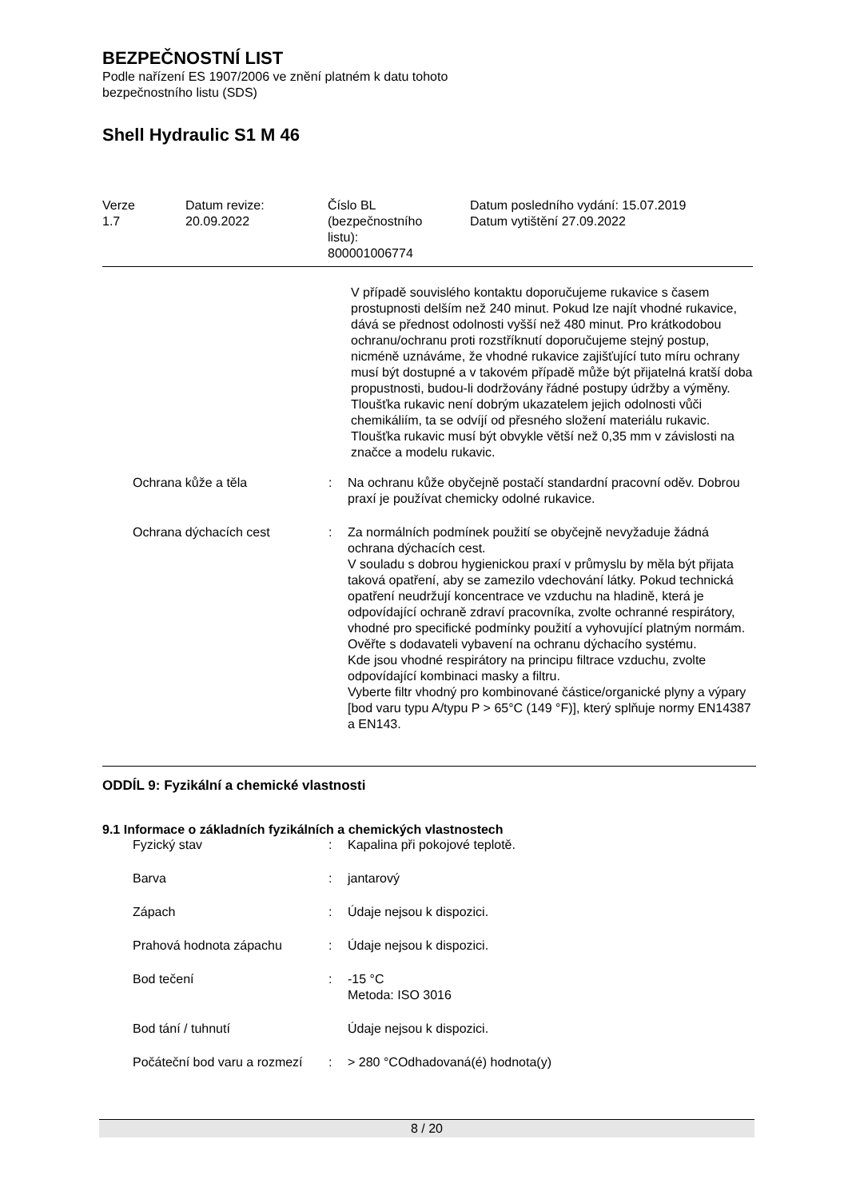BEZPEČNOSTNÍ LIST
Podle nařízení ES 1907/2006 ve znění platném k datu tohoto
bezpečnostního listu (SDS)
Shell Hydraulic S1 M 46
| Verze 1.7 | Datum revize: 20.09.2022 | Číslo BL (bezpečnostního listu): 800001006774 | Datum posledního vydání: 15.07.2019 Datum vytištění 27.09.2022 |
V případě souvislého kontaktu doporučujeme rukavice s časem prostupnosti delším než 240 minut. Pokud lze najít vhodné rukavice, dává se přednost odolnosti vyšší než 480 minut. Pro krátkodobou ochranu/ochranu proti rozstříknutí doporučujeme stejný postup, nicméně uznáváme, že vhodné rukavice zajišťující tuto míru ochrany musí být dostupné a v takovém případě může být přijatelná kratší doba propustnosti, budou-li dodržovány řádné postupy údržby a výměny. Tloušťka rukavic není dobrým ukazatelem jejich odolnosti vůči chemikáliím, ta se odvíjí od přesného složení materiálu rukavic. Tloušťka rukavic musí být obvykle větší než 0,35 mm v závislosti na značce a modelu rukavic.
| Ochrana kůže a těla | : | Na ochranu kůže obyčejně postačí standardní pracovní oděv. Dobrou praxí je používat chemicky odolné rukavice. |
| Ochrana dýchacích cest | : | Za normálních podmínek použití se obyčejně nevyžaduje žádná ochrana dýchacích cest. V souladu s dobrou hygienickou praxí v průmyslu by měla být přijata taková opatření, aby se zamezilo vdechování látky. Pokud technická opatření neudržují koncentrace ve vzduchu na hladině, která je odpovídající ochraně zdraví pracovníka, zvolte ochranné respirátory, vhodné pro specifické podmínky použití a vyhovující platným normám. Ověřte s dodavateli vybavení na ochranu dýchacího systému. Kde jsou vhodné respirátory na principu filtrace vzduchu, zvolte odpovídající kombinaci masky a filtru. Vyberte filtr vhodný pro kombinované částice/organické plyny a výpary [bod varu typu A/typu P > 65°C (149 °F)], který splňuje normy EN14387 a EN143. |
ODDÍL 9: Fyzikální a chemické vlastnosti
9.1 Informace o základních fyzikálních a chemických vlastnostech
| Fyzický stav | : | Kapalina při pokojové teplotě. |
| Barva | : | jantarový |
| Zápach | : | Údaje nejsou k dispozici. |
| Prahová hodnota zápachu | : | Údaje nejsou k dispozici. |
| Bod tečení | : | -15 °C Metoda: ISO 3016 |
| Bod tání / tuhnutí | | Údaje nejsou k dispozici. |
| Počáteční bod varu a rozmezí | : | > 280 °COdhadovaná(é) hodnota(y) |
8 / 20